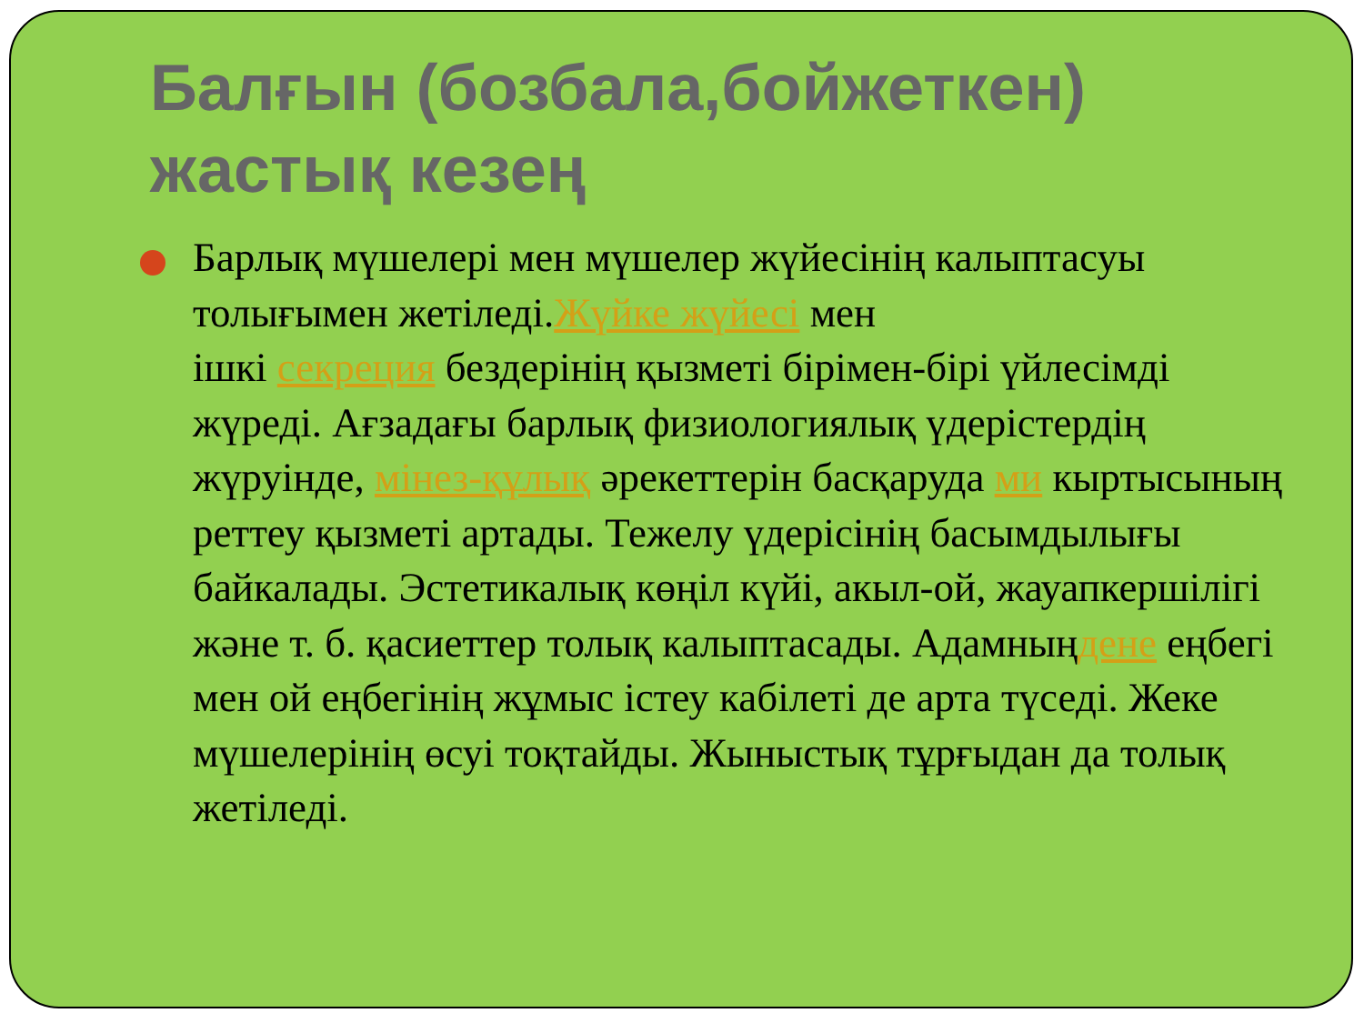Балғын (бозбала,бойжеткен) жастық кезең
Барлық мүшелері мен мүшелер жүйесінің калыптасуы толығымен жетіледі.Жүйке жүйесі мен
ішкі секреция бездерінің қызметі бірімен-бірі үйлесімді жүреді. Ағзадағы барлық физиологиялық үдерістердің жүруінде, мінез-құлық әрекеттерін басқаруда ми кыртысының реттеу қызметі артады. Тежелу үдерісінің басымдылығы байкалады. Эстетикалық көңіл күйі, акыл-ой, жауапкершілігі және т. б. қасиеттер толық калыптасады. Адамныңдене еңбегі мен ой еңбегінің жұмыс істеу кабілеті де арта түседі. Жеке мүшелерінің өсуі тоқтайды. Жыныстық тұрғыдан да толық жетіледі.